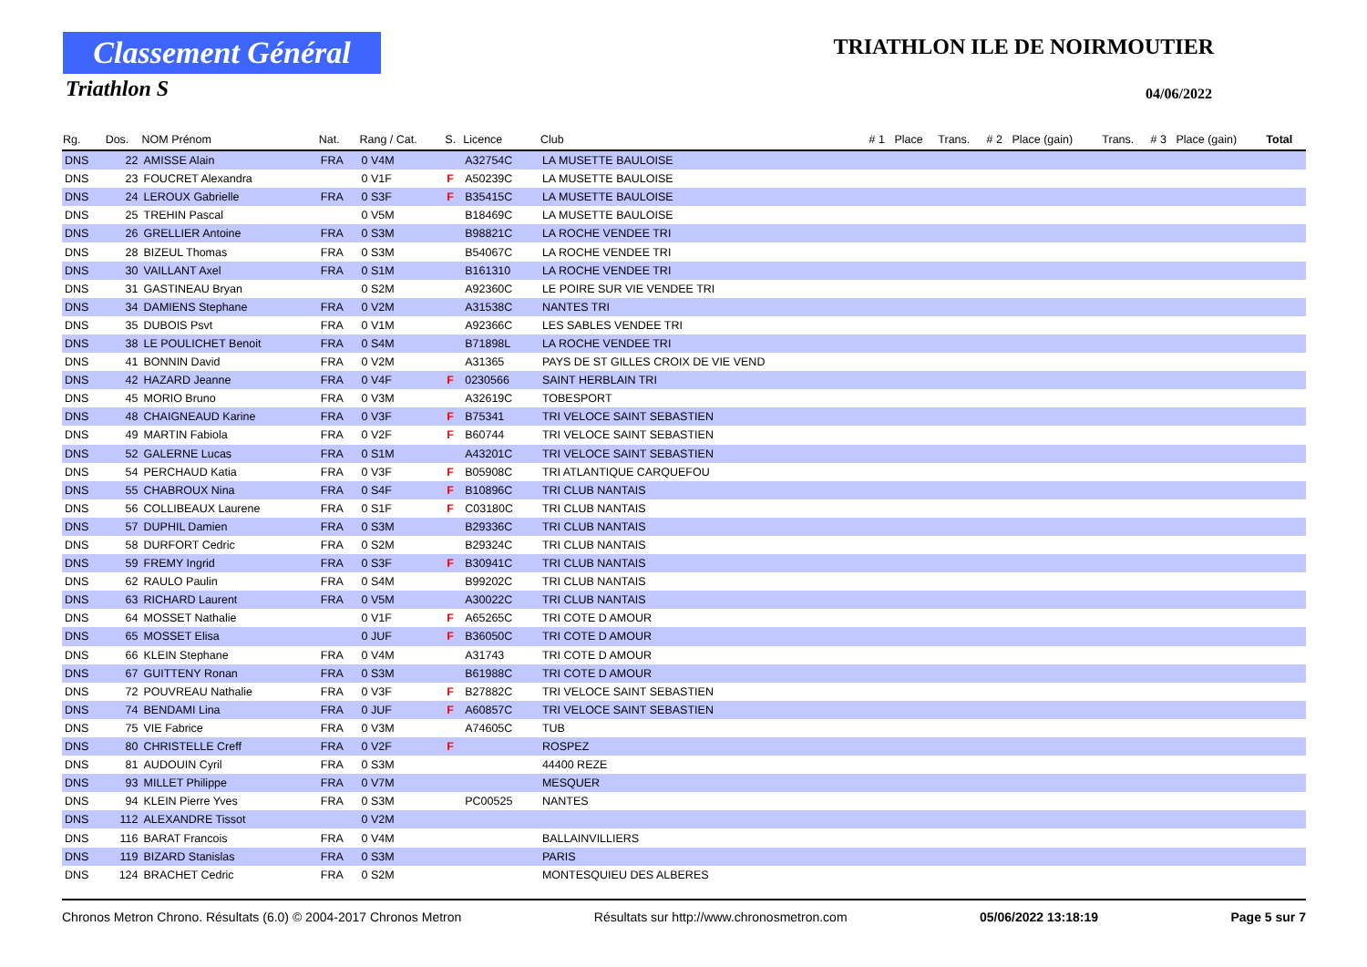Classement Général
Triathlon S
TRIATHLON ILE DE NOIRMOUTIER
04/06/2022
| Rg. | Dos. | NOM Prénom | Nat. | Rang / Cat. | S. | Licence | Club | # 1 | Place | Trans. | # 2 | Place (gain) | Trans. | # 3 | Place (gain) | Total |
| --- | --- | --- | --- | --- | --- | --- | --- | --- | --- | --- | --- | --- | --- | --- | --- | --- |
| DNS | 22 | AMISSE Alain | FRA | 0 V4M | | A32754C | LA MUSETTE BAULOISE | | | | | | | | | |
| DNS | 23 | FOUCRET Alexandra | | 0 V1F | F | A50239C | LA MUSETTE BAULOISE | | | | | | | | | |
| DNS | 24 | LEROUX Gabrielle | FRA | 0 S3F | F | B35415C | LA MUSETTE BAULOISE | | | | | | | | | |
| DNS | 25 | TREHIN Pascal | | 0 V5M | | B18469C | LA MUSETTE BAULOISE | | | | | | | | | |
| DNS | 26 | GRELLIER Antoine | FRA | 0 S3M | | B98821C | LA ROCHE VENDEE TRI | | | | | | | | | |
| DNS | 28 | BIZEUL Thomas | FRA | 0 S3M | | B54067C | LA ROCHE VENDEE TRI | | | | | | | | | |
| DNS | 30 | VAILLANT Axel | FRA | 0 S1M | | B161310 | LA ROCHE VENDEE TRI | | | | | | | | | |
| DNS | 31 | GASTINEAU Bryan | | 0 S2M | | A92360C | LE POIRE SUR VIE VENDEE TRI | | | | | | | | | |
| DNS | 34 | DAMIENS Stephane | FRA | 0 V2M | | A31538C | NANTES TRI | | | | | | | | | |
| DNS | 35 | DUBOIS Psvt | FRA | 0 V1M | | A92366C | LES SABLES VENDEE TRI | | | | | | | | | |
| DNS | 38 | LE POULICHET Benoit | FRA | 0 S4M | | B71898L | LA ROCHE VENDEE TRI | | | | | | | | | |
| DNS | 41 | BONNIN David | FRA | 0 V2M | | A31365 | PAYS DE ST GILLES CROIX DE VIE VEND | | | | | | | | | |
| DNS | 42 | HAZARD Jeanne | FRA | 0 V4F | F | 0230566 | SAINT HERBLAIN TRI | | | | | | | | | |
| DNS | 45 | MORIO Bruno | FRA | 0 V3M | | A32619C | TOBESPORT | | | | | | | | | |
| DNS | 48 | CHAIGNEAUD Karine | FRA | 0 V3F | F | B75341 | TRI VELOCE SAINT SEBASTIEN | | | | | | | | | |
| DNS | 49 | MARTIN Fabiola | FRA | 0 V2F | F | B60744 | TRI VELOCE SAINT SEBASTIEN | | | | | | | | | |
| DNS | 52 | GALERNE Lucas | FRA | 0 S1M | | A43201C | TRI VELOCE SAINT SEBASTIEN | | | | | | | | | |
| DNS | 54 | PERCHAUD Katia | FRA | 0 V3F | F | B05908C | TRI ATLANTIQUE CARQUEFOU | | | | | | | | | |
| DNS | 55 | CHABROUX Nina | FRA | 0 S4F | F | B10896C | TRI CLUB NANTAIS | | | | | | | | | |
| DNS | 56 | COLLIBEAUX Laurene | FRA | 0 S1F | F | C03180C | TRI CLUB NANTAIS | | | | | | | | | |
| DNS | 57 | DUPHIL Damien | FRA | 0 S3M | | B29336C | TRI CLUB NANTAIS | | | | | | | | | |
| DNS | 58 | DURFORT Cedric | FRA | 0 S2M | | B29324C | TRI CLUB NANTAIS | | | | | | | | | |
| DNS | 59 | FREMY Ingrid | FRA | 0 S3F | F | B30941C | TRI CLUB NANTAIS | | | | | | | | | |
| DNS | 62 | RAULO Paulin | FRA | 0 S4M | | B99202C | TRI CLUB NANTAIS | | | | | | | | | |
| DNS | 63 | RICHARD Laurent | FRA | 0 V5M | | A30022C | TRI CLUB NANTAIS | | | | | | | | | |
| DNS | 64 | MOSSET Nathalie | | 0 V1F | F | A65265C | TRI COTE D AMOUR | | | | | | | | | |
| DNS | 65 | MOSSET Elisa | | 0 JUF | F | B36050C | TRI COTE D AMOUR | | | | | | | | | |
| DNS | 66 | KLEIN Stephane | FRA | 0 V4M | | A31743 | TRI COTE D AMOUR | | | | | | | | | |
| DNS | 67 | GUITTENY Ronan | FRA | 0 S3M | | B61988C | TRI COTE D AMOUR | | | | | | | | | |
| DNS | 72 | POUVREAU Nathalie | FRA | 0 V3F | F | B27882C | TRI VELOCE SAINT SEBASTIEN | | | | | | | | | |
| DNS | 74 | BENDAMI Lina | FRA | 0 JUF | F | A60857C | TRI VELOCE SAINT SEBASTIEN | | | | | | | | | |
| DNS | 75 | VIE Fabrice | FRA | 0 V3M | | A74605C | TUB | | | | | | | | | |
| DNS | 80 | CHRISTELLE Creff | FRA | 0 V2F | F | | ROSPEZ | | | | | | | | | |
| DNS | 81 | AUDOUIN Cyril | FRA | 0 S3M | | | 44400 REZE | | | | | | | | | |
| DNS | 93 | MILLET Philippe | FRA | 0 V7M | | | MESQUER | | | | | | | | | |
| DNS | 94 | KLEIN Pierre Yves | FRA | 0 S3M | | PC00525 | NANTES | | | | | | | | | |
| DNS | 112 | ALEXANDRE Tissot | | 0 V2M | | | | | | | | | | | | |
| DNS | 116 | BARAT Francois | FRA | 0 V4M | | | BALLAINVILLIERS | | | | | | | | | |
| DNS | 119 | BIZARD Stanislas | FRA | 0 S3M | | | PARIS | | | | | | | | | |
| DNS | 124 | BRACHET Cedric | FRA | 0 S2M | | | MONTESQUIEU DES ALBERES | | | | | | | | | |
Chronos Metron Chrono. Résultats (6.0) © 2004-2017 Chronos Metron Résultats sur http://www.chronosmetron.com 05/06/2022 13:18:19 Page 5 sur 7